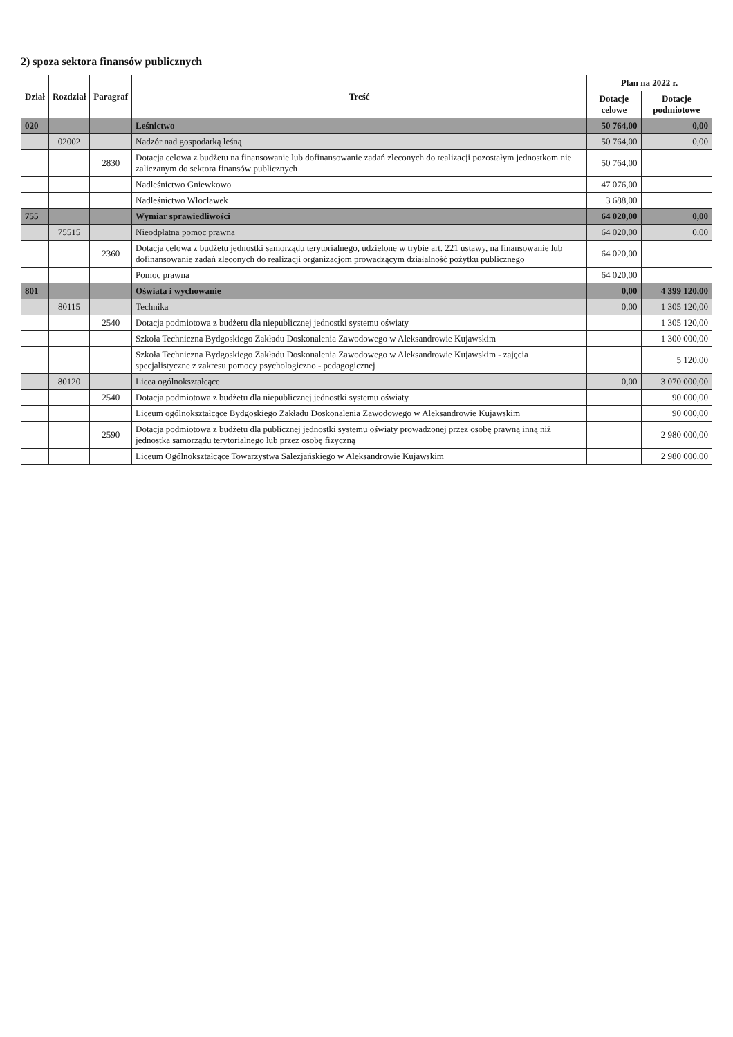2) spoza sektora finansów publicznych
| Dział | Rozdział | Paragraf | Treść | Plan na 2022 r. | |
| --- | --- | --- | --- | --- | --- |
| | | | | Dotacje celowe | Dotacje podmiotowe |
| 020 | | | Leśnictwo | 50 764,00 | 0,00 |
| | 02002 | | Nadzór nad gospodarką leśną | 50 764,00 | 0,00 |
| | | 2830 | Dotacja celowa z budżetu na finansowanie lub dofinansowanie zadań zleconych do realizacji pozostałym jednostkom nie zaliczanym do sektora finansów publicznych | 50 764,00 | |
| | | | Nadleśnictwo Gniewkowo | 47 076,00 | |
| | | | Nadleśnictwo Włocławek | 3 688,00 | |
| 755 | | | Wymiar sprawiedliwości | 64 020,00 | 0,00 |
| | 75515 | | Nieodpłatna pomoc prawna | 64 020,00 | 0,00 |
| | | 2360 | Dotacja celowa z budżetu jednostki samorządu terytorialnego, udzielone w trybie art. 221 ustawy, na finansowanie lub dofinansowanie zadań zleconych do realizacji organizacjom prowadzącym działalność pożytku publicznego | 64 020,00 | |
| | | | Pomoc prawna | 64 020,00 | |
| 801 | | | Oświata i wychowanie | 0,00 | 4 399 120,00 |
| | 80115 | | Technika | 0,00 | 1 305 120,00 |
| | | 2540 | Dotacja podmiotowa z budżetu dla niepublicznej jednostki systemu oświaty | | 1 305 120,00 |
| | | | Szkoła Techniczna Bydgoskiego Zakładu Doskonalenia Zawodowego w Aleksandrowie Kujawskim | | 1 300 000,00 |
| | | | Szkoła Techniczna Bydgoskiego Zakładu Doskonalenia Zawodowego w Aleksandrowie Kujawskim - zajęcia specjalistyczne z zakresu pomocy psychologiczno - pedagogicznej | | 5 120,00 |
| | 80120 | | Licea ogólnokształcące | 0,00 | 3 070 000,00 |
| | | 2540 | Dotacja podmiotowa z budżetu dla niepublicznej jednostki systemu oświaty | | 90 000,00 |
| | | | Liceum ogólnokształcące Bydgoskiego Zakładu Doskonalenia Zawodowego w Aleksandrowie Kujawskim | | 90 000,00 |
| | | 2590 | Dotacja podmiotowa z budżetu dla publicznej jednostki systemu oświaty prowadzonej przez osobę prawną inną niż jednostka samorządu terytorialnego lub przez osobę fizyczną | | 2 980 000,00 |
| | | | Liceum Ogólnokształcące Towarzystwa Salezjańskiego w Aleksandrowie Kujawskim | | 2 980 000,00 |